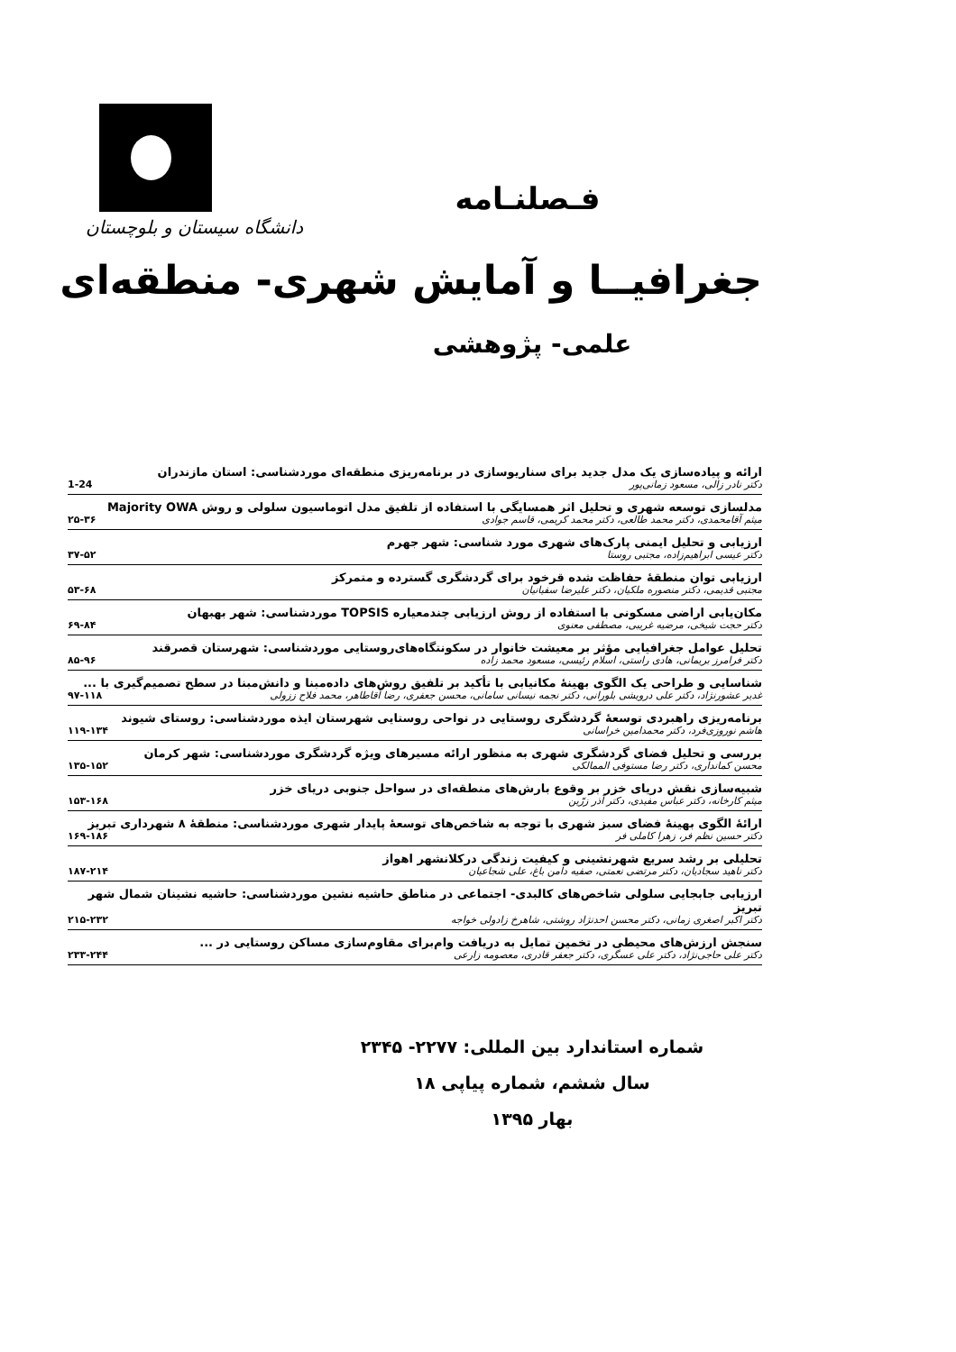دانشگاه سیستان و بلوچستان
فـصلنـامه
جغرافیــا و آمایش شهری- منطقه‌ای
علمی- پژوهشی
ارائه و پیاده‌سازی یک مدل جدید برای سناریوسازی در برنامه‌ریزی منطقه‌ای موردشناسی: استان مازندران
دکتر نادر زالی، مسعود زمانی‌پور 1-24
مدلسازی توسعه شهری و تحلیل اثر همسایگی با استفاده از تلفیق مدل اتوماسیون سلولی و روش Majority OWA
میثم آقامحمدی، دکتر محمد طالعی، دکتر محمد کریمی، قاسم جوادی ۲۵-۳۶
ارزیابی و تحلیل ایمنی پارک‌های شهری مورد شناسی: شهر جهرم
دکتر عیسی ابراهیم‌زاده، مجتبی روستا ۳۷-۵۲
ارزیابی توان منطقۀ حفاظت شده قرخود برای گردشگری گسترده و متمرکز
مجتبی قدیمی، دکتر منصوره ملکیان، دکتر علیرضا سفیانیان ۵۳-۶۸
مکان‌یابی اراضی مسکونی با استفاده از روش ارزیابی چندمعیاره TOPSIS موردشناسی: شهر بهبهان
دکتر حجت شیخی، مرضیه غریبی، مصطفی معنوی ۶۹-۸۴
تحلیل عوامل جغرافیایی مؤثر بر معیشت خانوار در سکونتگاه‌های‌روستایی موردشناسی: شهرستان قصرقند
دکتر فرامرز بریمانی، هادی راستی، اسلام رئیسی، مسعود محمد زاده ۸۵-۹۶
شناسایی و طراحی یک الگوی بهینۀ مکانیابی با تأکید بر تلفیق روش‌های داده‌مبنا و دانش‌مبنا در سطح تصمیم‌گیری با ...
غدیر عشورنژاد، دکتر علی درویشی بلورانی، دکتر نجمه نیسانی سامانی، محسن جعفری، رضا آقاطاهر، محمد فلاح ززولی ۹۷-۱۱۸
برنامه‌ریزی راهبردی توسعۀ گردشگری روستایی در نواحی روستایی شهرستان ایذه موردشناسی: روستای شیوند
هاشم نوروزی‌فرد، دکتر محمدامین خراسانی ۱۱۹-۱۳۴
بررسی و تحلیل فضای گردشگری شهری به منظور ارائه مسیرهای ویژه گردشگری موردشناسی: شهر کرمان
محسن کمانداری، دکتر رضا مستوفی الممالکی ۱۳۵-۱۵۲
شبیه‌سازی نقش دریای خزر بر وقوع بارش‌های منطقه‌ای در سواحل جنوبی دریای خزر
میثم کارخانه، دکتر عباس مفیدی، دکتر آذر زرّین ۱۵۳-۱۶۸
ارائۀ الگوی بهینۀ فضای سبز شهری با توجه به شاخص‌های توسعۀ پایدار شهری موردشناسی: منطقۀ ۸ شهرداری تبریز
دکتر حسین نظم فر، زهرا کاملی فر ۱۶۹-۱۸۶
تحلیلی بر رشد سریع شهرنشینی و کیفیت زندگی درکلانشهر اهواز
دکتر ناهید سجادیان، دکتر مرتضی نعمتی، صفیه دامن باغ، علی شجاعیان ۱۸۷-۲۱۴
ارزیابی جابجایی سلولی شاخص‌های کالبدی- اجتماعی در مناطق حاشیه نشین موردشناسی: حاشیه نشینان شمال شهر تبریز
دکتر اکبر اصغری زمانی، دکتر محسن احدنژاد روشتی، شاهرخ زادولی خواجه ۲۱۵-۲۳۲
سنجش ارزش‌های محیطی در تخمین تمایل به دریافت وام‌برای مقاوم‌سازی مساکن روستایی در ...
دکتر علی حاجی‌نژاد، دکتر علی عسگری، دکتر جعفر قادری، معصومه زارعی ۲۳۳-۲۴۴
شماره استاندارد بین المللی: ۲۲۷۷- ۲۳۴۵
سال ششم، شماره پیاپی ۱۸
بهار ۱۳۹۵